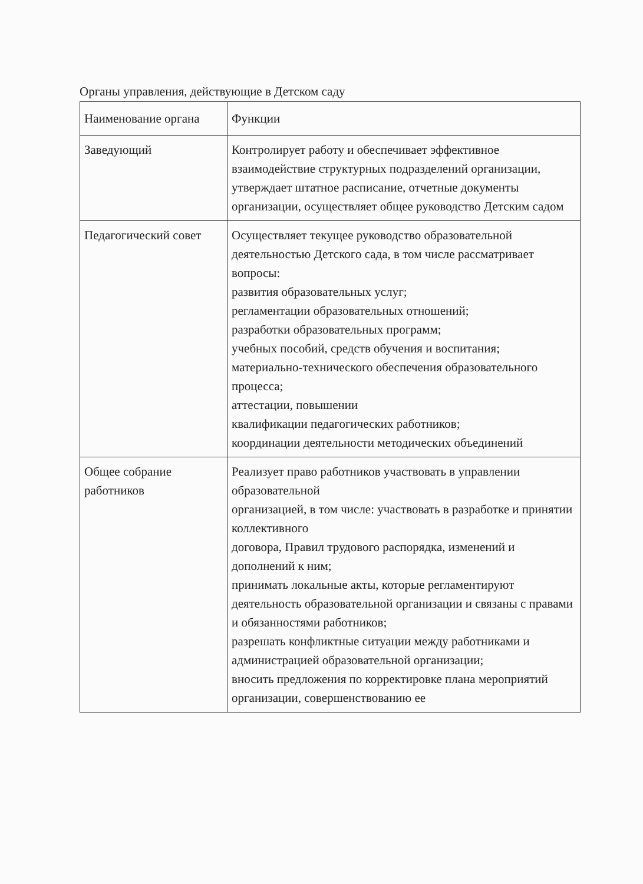Органы управления, действующие в Детском саду
| Наименование органа | Функции |
| --- | --- |
| Заведующий | Контролирует работу и обеспечивает эффективное взаимодействие структурных подразделений организации, утверждает штатное расписание, отчетные документы организации, осуществляет общее руководство Детским садом |
| Педагогический совет | Осуществляет текущее руководство образовательной деятельностью Детского сада, в том числе рассматривает вопросы: развития образовательных услуг; регламентации образовательных отношений; разработки образовательных программ; учебных пособий, средств обучения и воспитания; материально-технического обеспечения образовательного процесса; аттестации, повышении квалификации педагогических работников; координации деятельности методических объединений |
| Общее собрание работников | Реализует право работников участвовать в управлении образовательной организацией, в том числе: участвовать в разработке и принятии коллективного договора, Правил трудового распорядка, изменений и дополнений к ним; принимать локальные акты, которые регламентируют деятельность образовательной организации и связаны с правами и обязанностями работников; разрешать конфликтные ситуации между работниками и администрацией образовательной организации; вносить предложения по корректировке плана мероприятий организации, совершенствованию ее |